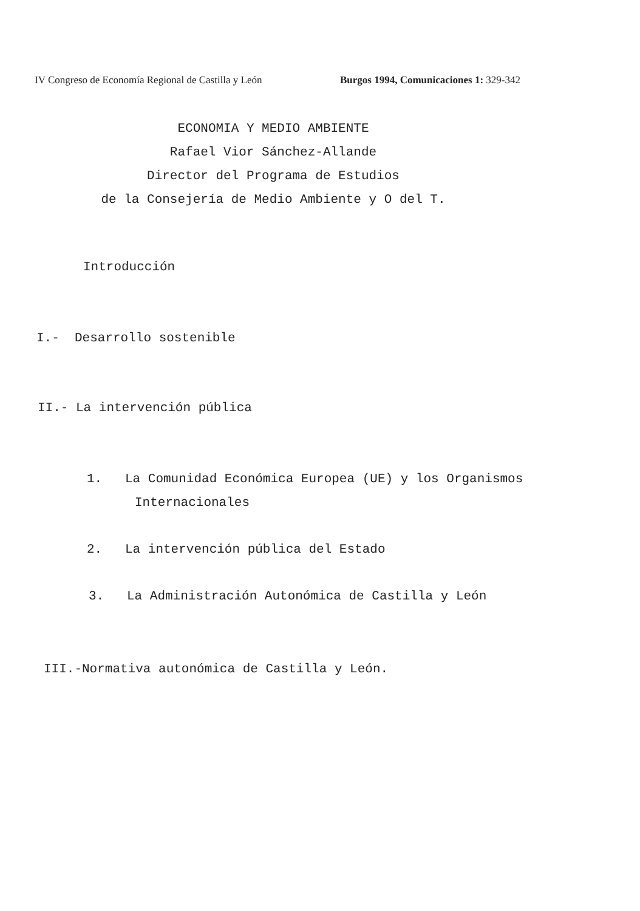IV Congreso de Economía Regional de Castilla y León Burgos 1994, Comunicaciones 1: 329-342
ECONOMIA Y MEDIO AMBIENTE
Rafael Vior Sánchez-Allande
Director del Programa de Estudios
de la Consejería de Medio Ambiente y O del T.
Introducción
I.- Desarrollo sostenible
II.- La intervención pública
1. La Comunidad Económica Europea (UE) y los Organismos
Internacionales
2. La intervención pública del Estado
3. La Administración Autonómica de Castilla y León
III.-Normativa autonómica de Castilla y León.